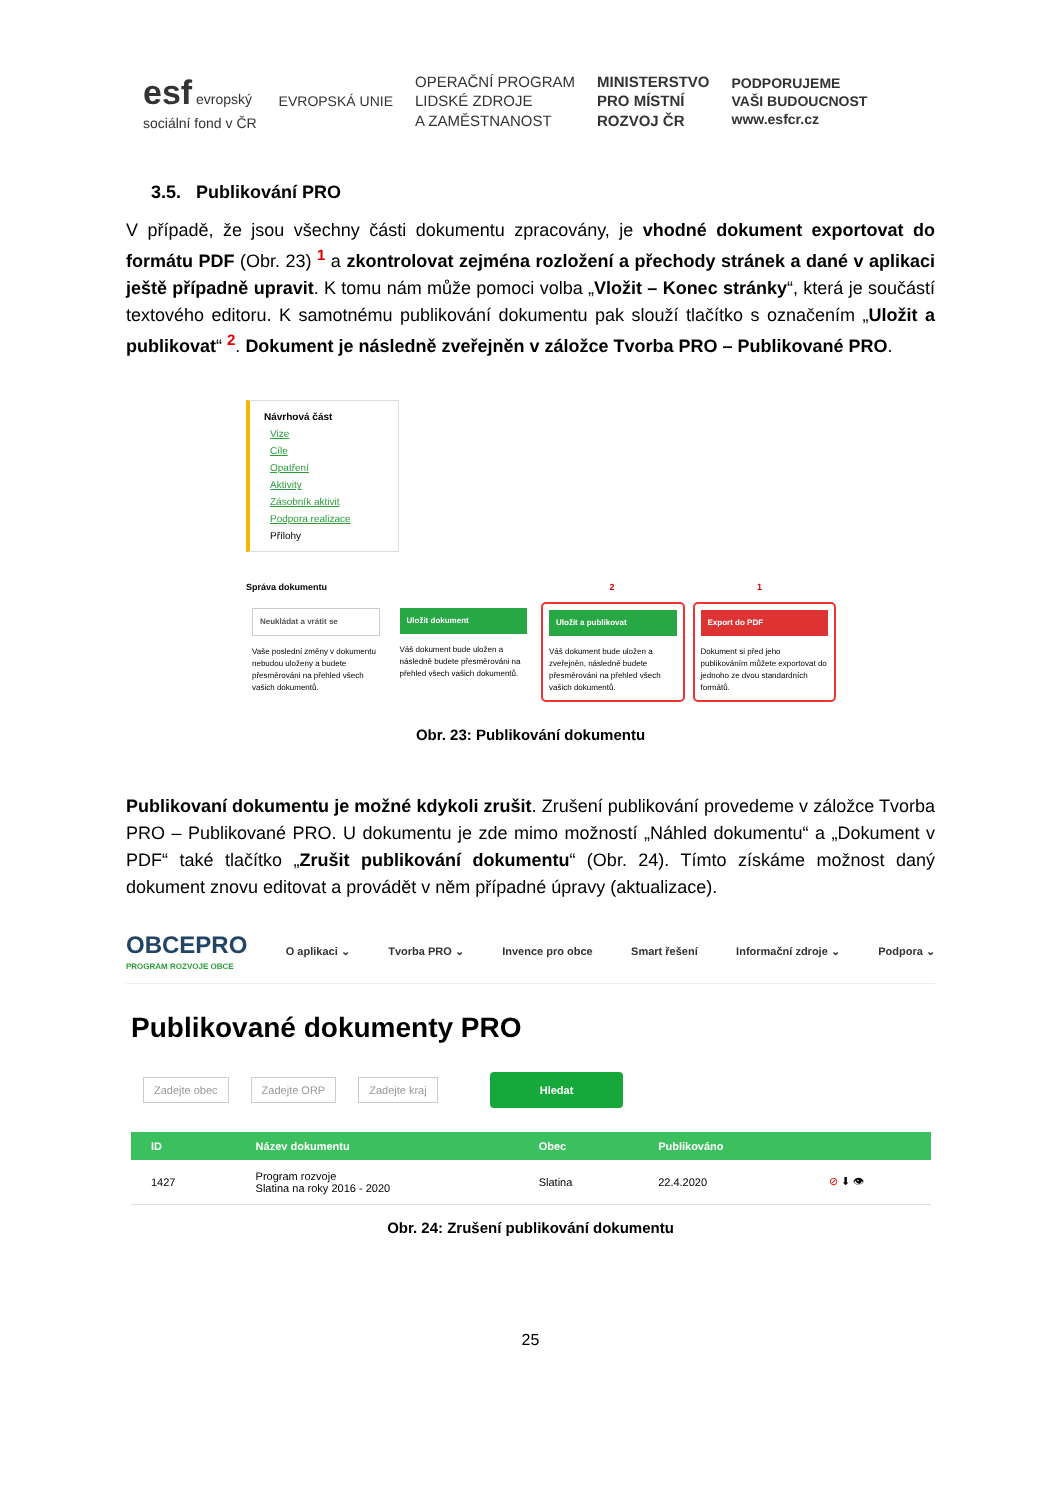esf evropský
sociální fond v ČR
EVROPSKÁ UNIE
OPERAČNÍ PROGRAM
LIDSKÉ ZDROJE
A ZAMĚSTNANOST
MINISTERSTVO
PRO MÍSTNÍ
ROZVOJ ČR
PODPORUJEME
VAŠI BUDOUCNOST
www.esfcr.cz
3.5. Publikování PRO
V případě, že jsou všechny části dokumentu zpracovány, je vhodné dokument exportovat do formátu PDF (Obr. 23) <sup>1</sup> a zkontrolovat zejména rozložení a přechody stránek a dané v aplikaci ještě případně upravit. K tomu nám může pomoci volba „Vložit – Konec stránky“, která je součástí textového editoru. K samotnému publikování dokumentu pak slouží tlačítko s označením „Uložit a publikovat“ <sup>2</sup>. Dokument je následně zveřejněn v záložce Tvorba PRO – Publikované PRO.
Návrhová část
Vize
Cíle
Opatření
Aktivity
Zásobník aktivit
Podpora realizace
Přílohy
Správa dokumentu 2 1
Neukládat a vrátit se
Vaše poslední změny v dokumentu nebudou uloženy a budete přesměrováni na přehled všech vašich dokumentů.
Uložit dokument
Váš dokument bude uložen a následně budete přesměrováni na přehled všech vašich dokumentů.
Uložit a publikovat
Váš dokument bude uložen a zveřejněn, následně budete přesměrováni na přehled všech vašich dokumentů.
Export do PDF
Dokument si před jeho publikováním můžete exportovat do jednoho ze dvou standardních formátů.
Obr. 23: Publikování dokumentu
Publikovaní dokumentu je možné kdykoli zrušit. Zrušení publikování provedeme v záložce Tvorba PRO – Publikované PRO. U dokumentu je zde mimo možností „Náhled dokumentu“ a „Dokument v PDF“ také tlačítko „Zrušit publikování dokumentu“ (Obr. 24). Tímto získáme možnost daný dokument znovu editovat a provádět v něm případné úpravy (aktualizace).
OBCEPRO
PROGRAM ROZVOJE OBCE
O aplikaci ⌄ Tvorba PRO ⌄ Invence pro obce Smart řešení Informační zdroje ⌄ Podpora ⌄
Publikované dokumenty PRO
Zadejte obec Zadejte ORP Zadejte kraj Hledat
| ID | Název dokumentu | Obec | Publikováno | |
| --- | --- | --- | --- | --- |
| 1427 | Program rozvoje Slatina na roky 2016 - 2020 | Slatina | 22.4.2020 | ⊘ ⬇ 👁 |
Obr. 24: Zrušení publikování dokumentu
25